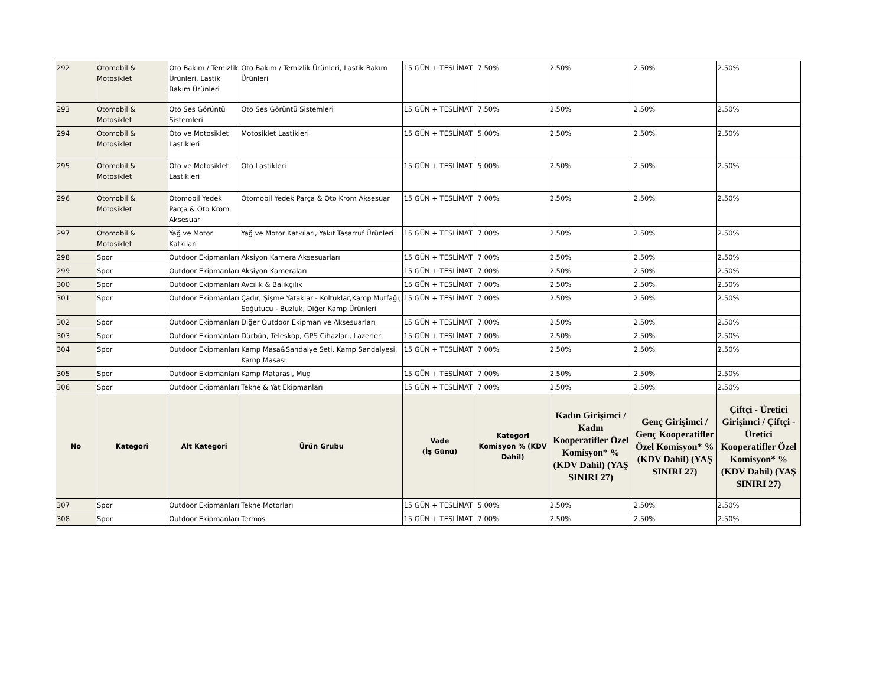| 292 | Otomobil & Motosiklet | Oto Bakım / Temizlik Ürünleri, Lastik Bakım Ürünleri | Oto Bakım / Temizlik Ürünleri, Lastik Bakım Ürünleri | 15 GÜN + TESLİMAT | 7.50% | 2.50% | 2.50% | 2.50% |
| 293 | Otomobil & Motosiklet | Oto Ses Görüntü Sistemleri | Oto Ses Görüntü Sistemleri | 15 GÜN + TESLİMAT | 7.50% | 2.50% | 2.50% | 2.50% |
| 294 | Otomobil & Motosiklet | Oto ve Motosiklet Lastikleri | Motosiklet Lastikleri | 15 GÜN + TESLİMAT | 5.00% | 2.50% | 2.50% | 2.50% |
| 295 | Otomobil & Motosiklet | Oto ve Motosiklet Lastikleri | Oto Lastikleri | 15 GÜN + TESLİMAT | 5.00% | 2.50% | 2.50% | 2.50% |
| 296 | Otomobil & Motosiklet | Otomobil Yedek Parça & Oto Krom Aksesuar | Otomobil Yedek Parça & Oto Krom Aksesuar | 15 GÜN + TESLİMAT | 7.00% | 2.50% | 2.50% | 2.50% |
| 297 | Otomobil & Motosiklet | Yağ ve Motor Katkıları | Yağ ve Motor Katkıları, Yakıt Tasarruf Ürünleri | 15 GÜN + TESLİMAT | 7.00% | 2.50% | 2.50% | 2.50% |
| 298 | Spor | Outdoor Ekipmanları | Aksiyon Kamera Aksesuarları | 15 GÜN + TESLİMAT | 7.00% | 2.50% | 2.50% | 2.50% |
| 299 | Spor | Outdoor Ekipmanları | Aksiyon Kameraları | 15 GÜN + TESLİMAT | 7.00% | 2.50% | 2.50% | 2.50% |
| 300 | Spor | Outdoor Ekipmanları | Avcılık & Balıkçılık | 15 GÜN + TESLİMAT | 7.00% | 2.50% | 2.50% | 2.50% |
| 301 | Spor | Outdoor Ekipmanları | Çadır, Şişme Yataklar - Koltuklar,Kamp Mutfağı, Soğutucu - Buzluk, Diğer Kamp Ürünleri | 15 GÜN + TESLİMAT | 7.00% | 2.50% | 2.50% | 2.50% |
| 302 | Spor | Outdoor Ekipmanları | Diğer Outdoor Ekipman ve Aksesuarları | 15 GÜN + TESLİMAT | 7.00% | 2.50% | 2.50% | 2.50% |
| 303 | Spor | Outdoor Ekipmanları | Dürbün, Teleskop, GPS Cihazları, Lazerler | 15 GÜN + TESLİMAT | 7.00% | 2.50% | 2.50% | 2.50% |
| 304 | Spor | Outdoor Ekipmanları | Kamp Masa&Sandalye Seti, Kamp Sandalyesi, Kamp Masası | 15 GÜN + TESLİMAT | 7.00% | 2.50% | 2.50% | 2.50% |
| 305 | Spor | Outdoor Ekipmanları | Kamp Matarası, Mug | 15 GÜN + TESLİMAT | 7.00% | 2.50% | 2.50% | 2.50% |
| 306 | Spor | Outdoor Ekipmanları | Tekne & Yat Ekipmanları | 15 GÜN + TESLİMAT | 7.00% | 2.50% | 2.50% | 2.50% |
| No | Kategori | Alt Kategori | Ürün Grubu | Vade (İş Günü) | Kategori Komisyon % (KDV Dahil) | Kadın Girişimci / Kadın Kooperatifler Özel Komisyon* % (KDV Dahil) (YAŞ SINIRI 27) | Genç Girişimci / Genç Kooperatifler Özel Komisyon* % (KDV Dahil) (YAŞ SINIRI 27) | Çiftçi - Üretici Girişimci / Çiftçi - Üretici Kooperatifler Özel Komisyon* % (KDV Dahil) (YAŞ SINIRI 27) |
| 307 | Spor | Outdoor Ekipmanları | Tekne Motorları | 15 GÜN + TESLİMAT | 5.00% | 2.50% | 2.50% | 2.50% |
| 308 | Spor | Outdoor Ekipmanları | Termos | 15 GÜN + TESLİMAT | 7.00% | 2.50% | 2.50% | 2.50% |